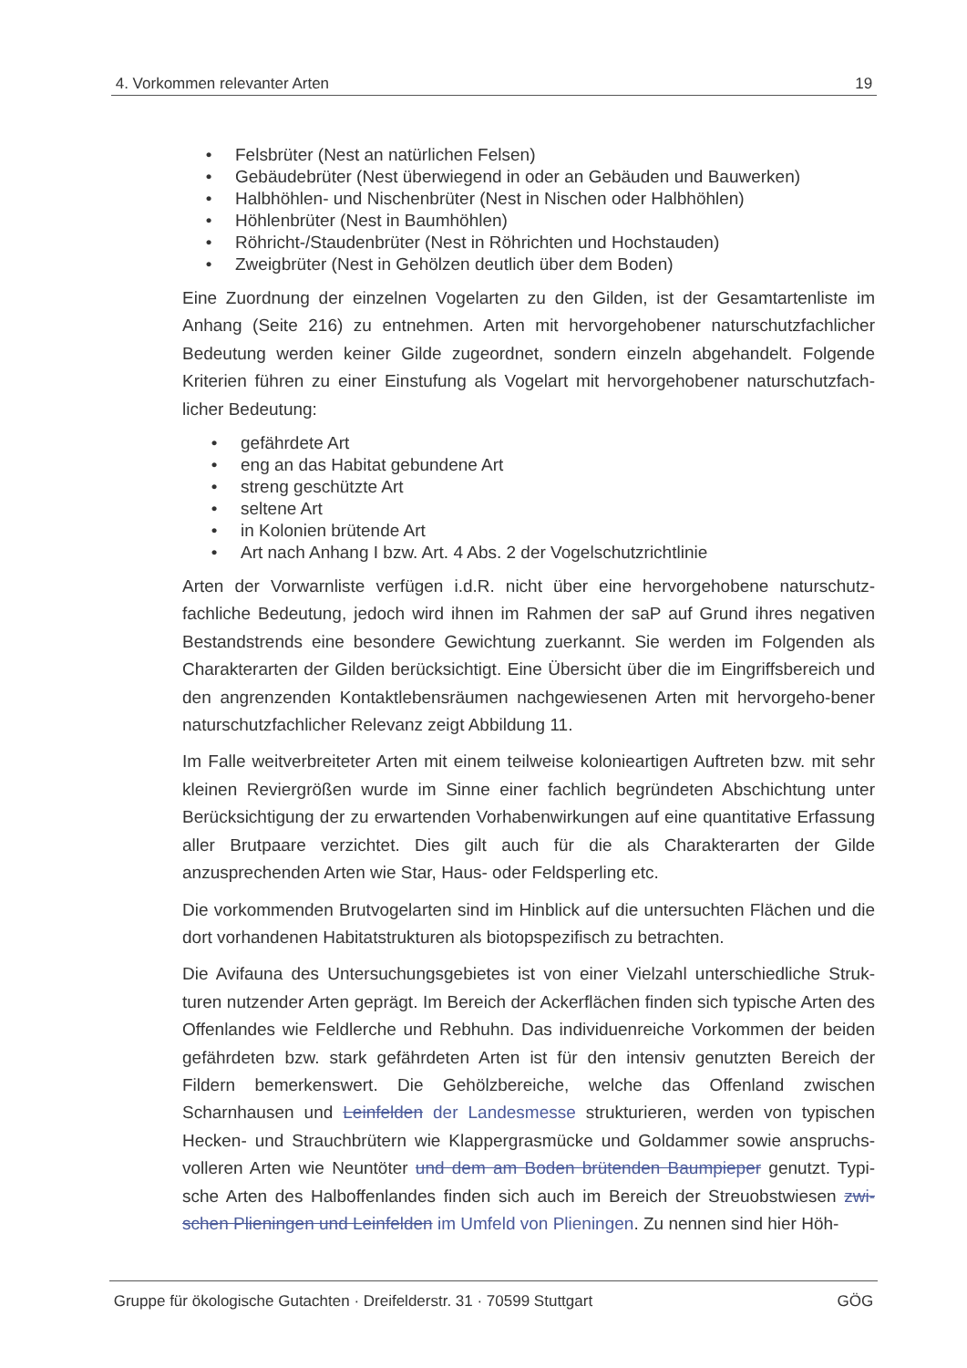4. Vorkommen relevanter Arten 19
• Felsbrüter (Nest an natürlichen Felsen)
• Gebäudebrüter (Nest überwiegend in oder an Gebäuden und Bauwerken)
• Halbhöhlen- und Nischenbrüter (Nest in Nischen oder Halbhöhlen)
• Höhlenbrüter (Nest in Baumhöhlen)
• Röhricht-/Staudenbrüter (Nest in Röhrichten und Hochstauden)
• Zweigbrüter (Nest in Gehölzen deutlich über dem Boden)
Eine Zuordnung der einzelnen Vogelarten zu den Gilden, ist der Gesamtartenliste im Anhang (Seite 216) zu entnehmen. Arten mit hervorgehobener naturschutzfachlicher Bedeutung werden keiner Gilde zugeordnet, sondern einzeln abgehandelt. Folgende Kriterien führen zu einer Einstufung als Vogelart mit hervorgehobener naturschutzfach-licher Bedeutung:
• gefährdete Art
• eng an das Habitat gebundene Art
• streng geschützte Art
• seltene Art
• in Kolonien brütende Art
• Art nach Anhang I bzw. Art. 4 Abs. 2 der Vogelschutzrichtlinie
Arten der Vorwarnliste verfügen i.d.R. nicht über eine hervorgehobene naturschutz-fachliche Bedeutung, jedoch wird ihnen im Rahmen der saP auf Grund ihres negativen Bestandstrends eine besondere Gewichtung zuerkannt. Sie werden im Folgenden als Charakterarten der Gilden berücksichtigt. Eine Übersicht über die im Eingriffsbereich und den angrenzenden Kontaktlebensräumen nachgewiesenen Arten mit hervorgeho-bener naturschutzfachlicher Relevanz zeigt Abbildung 11.
Im Falle weitverbreiteter Arten mit einem teilweise kolonieartigen Auftreten bzw. mit sehr kleinen Reviergrößen wurde im Sinne einer fachlich begründeten Abschichtung unter Berücksichtigung der zu erwartenden Vorhabenwirkungen auf eine quantitative Erfassung aller Brutpaare verzichtet. Dies gilt auch für die als Charakterarten der Gilde anzusprechenden Arten wie Star, Haus- oder Feldsperling etc.
Die vorkommenden Brutvogelarten sind im Hinblick auf die untersuchten Flächen und die dort vorhandenen Habitatstrukturen als biotopspezifisch zu betrachten.
Die Avifauna des Untersuchungsgebietes ist von einer Vielzahl unterschiedliche Struk-turen nutzender Arten geprägt. Im Bereich der Ackerflächen finden sich typische Arten des Offenlandes wie Feldlerche und Rebhuhn. Das individuenreiche Vorkommen der beiden gefährdeten bzw. stark gefährdeten Arten ist für den intensiv genutzten Bereich der Fildern bemerkenswert. Die Gehölzbereiche, welche das Offenland zwischen Scharnhausen und Leinfelden der Landesmesse strukturieren, werden von typischen Hecken- und Strauchbrütern wie Klappergrasmücke und Goldammer sowie anspruchs-volleren Arten wie Neuntöter und dem am Boden brütenden Baumpieper genutzt. Typi-sche Arten des Halboffenlandes finden sich auch im Bereich der Streuobstwiesen zwi-schen Plieningen und Leinfelden im Umfeld von Plieningen. Zu nennen sind hier Höh-
Gruppe für ökologische Gutachten · Dreifelderstr. 31 · 70599 Stuttgart GÖG